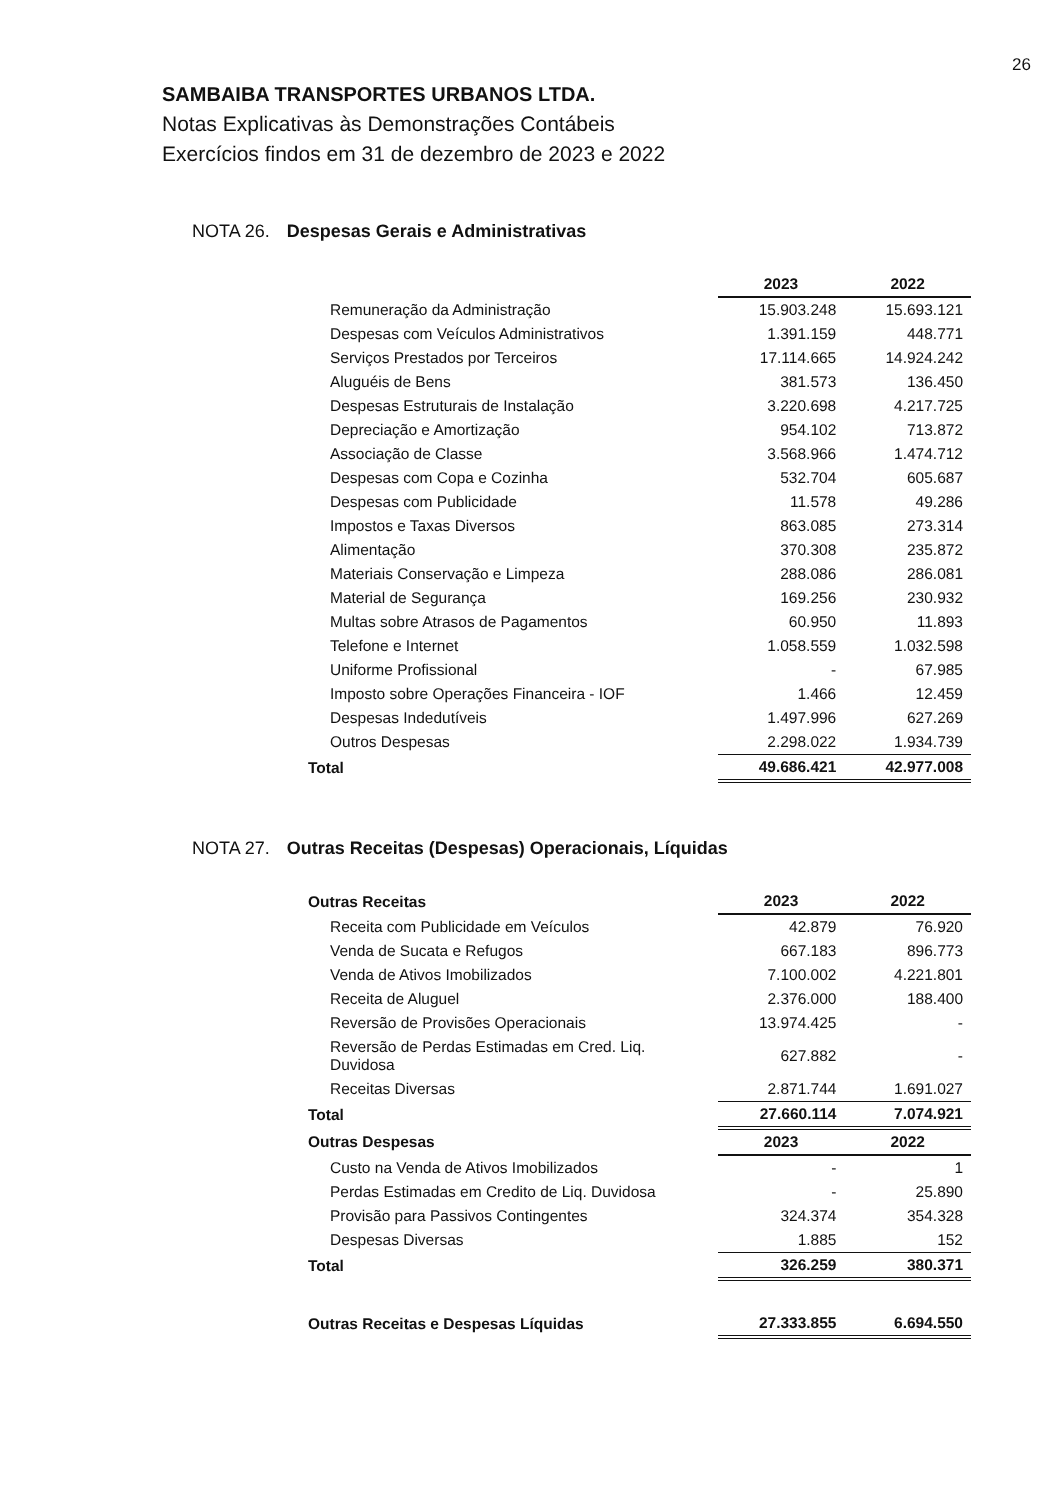26
SAMBAIBA TRANSPORTES URBANOS LTDA.
Notas Explicativas às Demonstrações Contábeis
Exercícios findos em 31 de dezembro de 2023 e 2022
NOTA 26. Despesas Gerais e Administrativas
| | 2023 | 2022 |
| --- | --- | --- |
| Remuneração da Administração | 15.903.248 | 15.693.121 |
| Despesas com Veículos Administrativos | 1.391.159 | 448.771 |
| Serviços Prestados por Terceiros | 17.114.665 | 14.924.242 |
| Aluguéis de Bens | 381.573 | 136.450 |
| Despesas Estruturais de Instalação | 3.220.698 | 4.217.725 |
| Depreciação e Amortização | 954.102 | 713.872 |
| Associação de Classe | 3.568.966 | 1.474.712 |
| Despesas com Copa e Cozinha | 532.704 | 605.687 |
| Despesas com Publicidade | 11.578 | 49.286 |
| Impostos e Taxas Diversos | 863.085 | 273.314 |
| Alimentação | 370.308 | 235.872 |
| Materiais Conservação e Limpeza | 288.086 | 286.081 |
| Material de Segurança | 169.256 | 230.932 |
| Multas sobre Atrasos de Pagamentos | 60.950 | 11.893 |
| Telefone e Internet | 1.058.559 | 1.032.598 |
| Uniforme Profissional | - | 67.985 |
| Imposto sobre Operações Financeira - IOF | 1.466 | 12.459 |
| Despesas Indedutíveis | 1.497.996 | 627.269 |
| Outros Despesas | 2.298.022 | 1.934.739 |
| Total | 49.686.421 | 42.977.008 |
NOTA 27. Outras Receitas (Despesas) Operacionais, Líquidas
| Outras Receitas | 2023 | 2022 |
| --- | --- | --- |
| Receita com Publicidade em Veículos | 42.879 | 76.920 |
| Venda de Sucata e Refugos | 667.183 | 896.773 |
| Venda de Ativos Imobilizados | 7.100.002 | 4.221.801 |
| Receita de Aluguel | 2.376.000 | 188.400 |
| Reversão de Provisões Operacionais | 13.974.425 | - |
| Reversão de Perdas Estimadas em Cred. Liq. Duvidosa | 627.882 | - |
| Receitas Diversas | 2.871.744 | 1.691.027 |
| Total | 27.660.114 | 7.074.921 |
| Outras Despesas | 2023 | 2022 |
| Custo na Venda de Ativos Imobilizados | - | 1 |
| Perdas Estimadas em Credito de Liq. Duvidosa | - | 25.890 |
| Provisão para Passivos Contingentes | 324.374 | 354.328 |
| Despesas Diversas | 1.885 | 152 |
| Total | 326.259 | 380.371 |
| Outras Receitas e Despesas Líquidas | 27.333.855 | 6.694.550 |